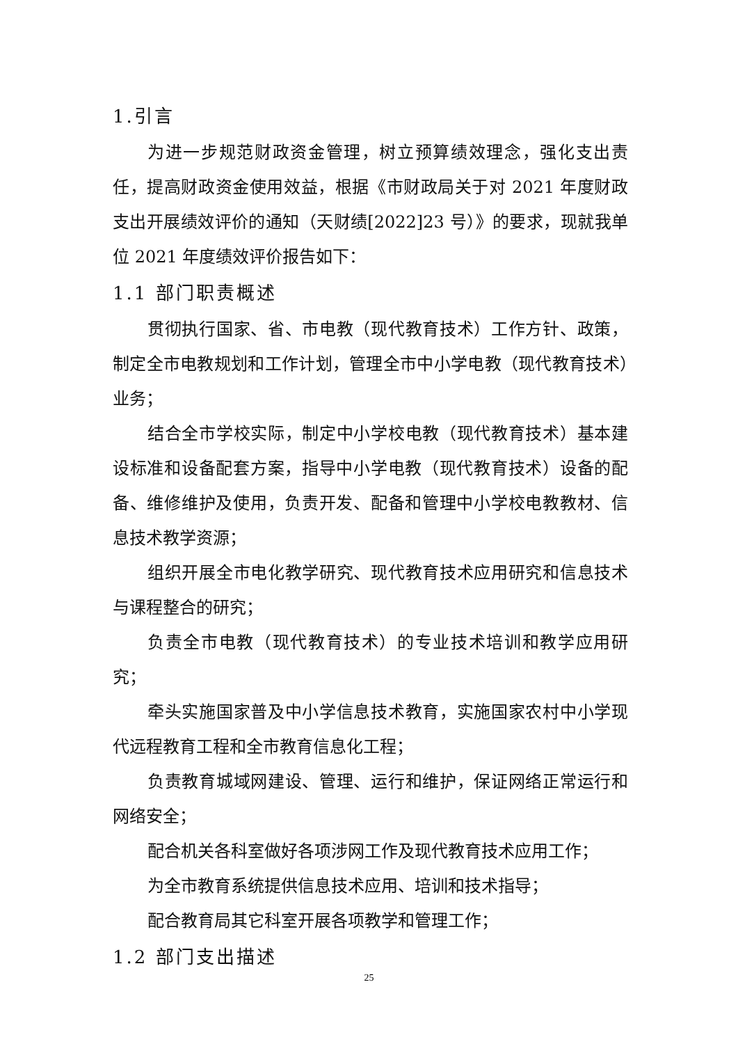1.引言
为进一步规范财政资金管理，树立预算绩效理念，强化支出责任，提高财政资金使用效益，根据《市财政局关于对 2021 年度财政支出开展绩效评价的通知（天财绩[2022]23 号）》的要求，现就我单位 2021 年度绩效评价报告如下：
1.1 部门职责概述
贯彻执行国家、省、市电教（现代教育技术）工作方针、政策，制定全市电教规划和工作计划，管理全市中小学电教（现代教育技术）业务；
结合全市学校实际，制定中小学校电教（现代教育技术）基本建设标准和设备配套方案，指导中小学电教（现代教育技术）设备的配备、维修维护及使用，负责开发、配备和管理中小学校电教教材、信息技术教学资源；
组织开展全市电化教学研究、现代教育技术应用研究和信息技术与课程整合的研究；
负责全市电教（现代教育技术）的专业技术培训和教学应用研究；
牵头实施国家普及中小学信息技术教育，实施国家农村中小学现代远程教育工程和全市教育信息化工程；
负责教育城域网建设、管理、运行和维护，保证网络正常运行和网络安全；
配合机关各科室做好各项涉网工作及现代教育技术应用工作；
为全市教育系统提供信息技术应用、培训和技术指导；
配合教育局其它科室开展各项教学和管理工作；
1.2 部门支出描述
25